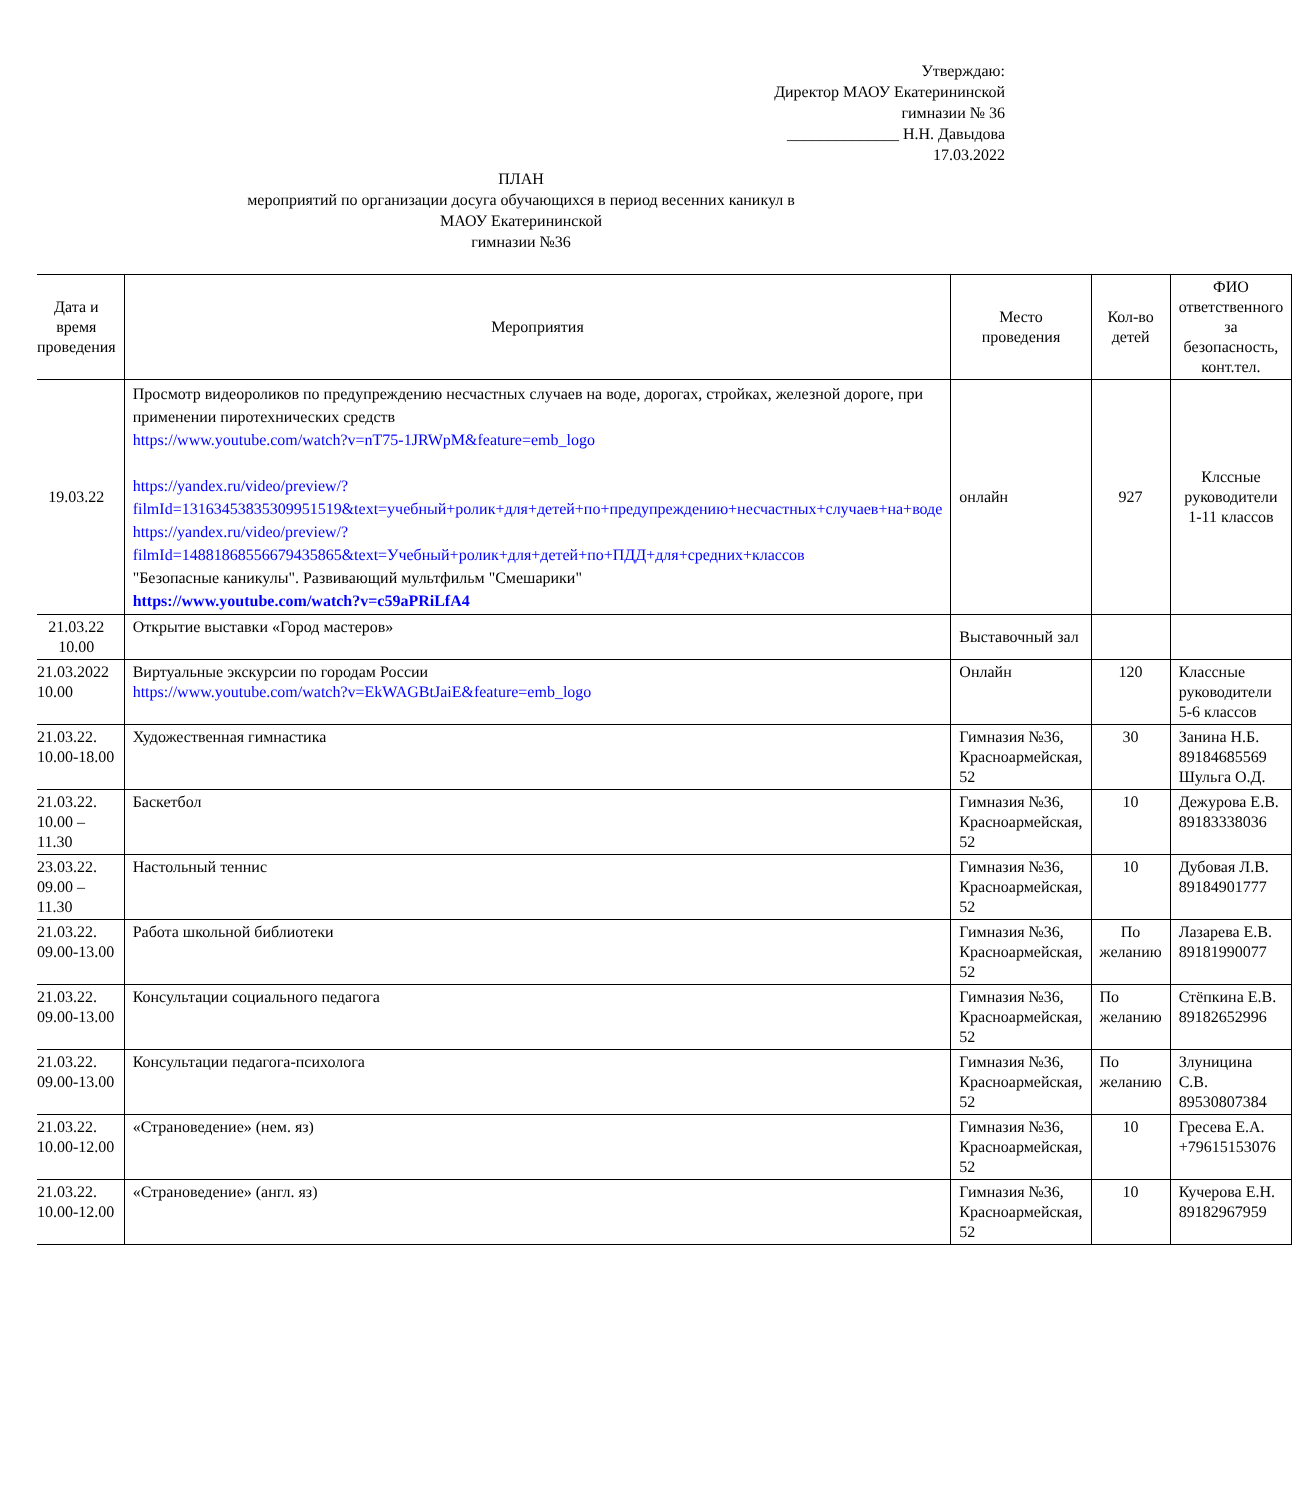Утверждаю:
Директор МАОУ Екатерининской
гимназии № 36
______________ Н.Н. Давыдова
17.03.2022
ПЛАН
мероприятий по организации досуга обучающихся в период весенних каникул в
МАОУ Екатерининской
гимназии №36
| Дата и время проведения | Мероприятия | Место проведения | Кол-во детей | ФИО ответственного за безопасность, конт.тел. |
| --- | --- | --- | --- | --- |
| 19.03.22 | Просмотр видеороликов по предупреждению несчастных случаев на воде, дорогах, стройках, железной дороге, при применении пиротехнических средств https://www.youtube.com/watch?v=nT75-1JRWpM&feature=emb_logo https://yandex.ru/video/preview/?filmId=13163453835309951519&text=учебный+ролик+для+детей+по+предупреждению+несчастных+случаев+на+воде https://yandex.ru/video/preview/?filmId=14881868556679435865&text=Учебный+ролик+для+детей+по+ПДД+для+средних+классов "Безопасные каникулы". Развивающий мультфильм "Смешарики" https://www.youtube.com/watch?v=c59aPRiLfA4 | онлайн | 927 | Клссные руководители 1-11 классов |
| 21.03.22 10.00 | Открытие выставки «Город мастеров» | Выставочный зал | | |
| 21.03.2022 10.00 | Виртуальные экскурсии по городам России https://www.youtube.com/watch?v=EkWAGBtJaiE&feature=emb_logo | Онлайн | 120 | Классные руководители 5-6 классов |
| 21.03.22. 10.00-18.00 | Художественная гимнастика | Гимназия №36, Красноармейская, 52 | 30 | Занина Н.Б. 89184685569 Шульга О.Д. |
| 21.03.22. 10.00 – 11.30 | Баскетбол | Гимназия №36, Красноармейская, 52 | 10 | Дежурова Е.В. 89183338036 |
| 23.03.22. 09.00 – 11.30 | Настольный теннис | Гимназия №36, Красноармейская, 52 | 10 | Дубовая Л.В. 89184901777 |
| 21.03.22. 09.00-13.00 | Работа школьной библиотеки | Гимназия №36, Красноармейская, 52 | По желанию | Лазарева Е.В. 89181990077 |
| 21.03.22. 09.00-13.00 | Консультации социального педагога | Гимназия №36, Красноармейская, 52 | По желанию | Стёпкина Е.В. 89182652996 |
| 21.03.22. 09.00-13.00 | Консультации педагога-психолога | Гимназия №36, Красноармейская, 52 | По желанию | Злуницина С.В. 89530807384 |
| 21.03.22. 10.00-12.00 | «Страноведение» (нем. яз) | Гимназия №36, Красноармейская, 52 | 10 | Гресева Е.А. +79615153076 |
| 21.03.22. 10.00-12.00 | «Страноведение» (англ. яз) | Гимназия №36, Красноармейская, 52 | 10 | Кучерова Е.Н. 89182967959 |